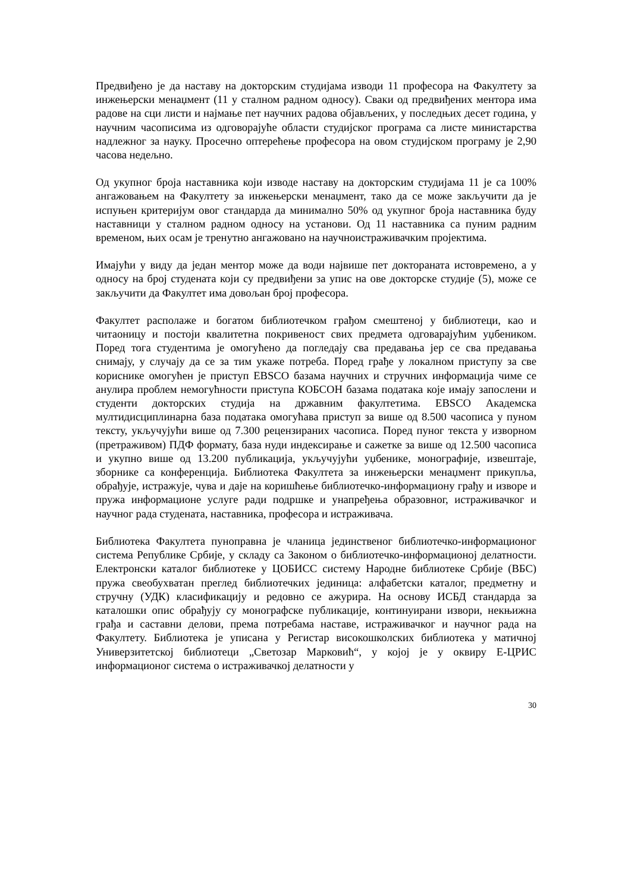Предвиђено је да наставу на докторским студијама изводи 11 професора на Факултету за инжењерски менаџмент (11 у сталном радном односу). Сваки од предвиђених ментора има радове на сци листи и најмање пет научних радова објављених, у последњих десет година, у научним часописима из одговорајуће области студијског програма са листе министарства надлежног за науку. Просечно оптерећење професора на овом студијском програму је 2,90 часова недељно.
Од укупног броја наставника који изводе наставу на докторским студијама 11 је са 100% ангажовањем на Факултету за инжењерски менаџмент, тако да се може закључити да је испуњен критеријум овог стандарда да минимално 50% од укупног броја наставника буду наставници у сталном радном односу на установи. Од 11 наставника са пуним радним временом, њих осам је тренутно ангажовано на научноистраживачким пројектима.
Имајући у виду да један ментор може да води највише пет доктораната истовремено, а у односу на број студената који су предвиђени за упис на ове докторске студије (5), може се закључити да Факултет има довољан број професора.
Факултет располаже и богатом библиотечком грађом смештеној у библиотеци, као и читаоницу и постоји квалитетна покривеност свих предмета одговарајућим уџбеником. Поред тога студентима је омогућено да погледају сва предавања јер се сва предавања снимају, у случају да се за тим укаже потреба. Поред грађе у локалном приступу за све кориснике омогућен је приступ EBSCO базама научних и стручних информација чиме се анулира проблем немогућности приступа КОБСОН базама података које имају запослени и студенти докторских студија на државним факултетима. EBSCO Академска мултидисциплинарна база података омогућава приступ за више од 8.500 часописа у пуном тексту, укључујући више од 7.300 рецензираних часописа. Поред пуног текста у изворном (претраживом) ПДФ формату, база нуди индексирање и сажетке за више од 12.500 часописа и укупно више од 13.200 публикација, укључујући уџбенике, монографије, извештаје, зборнике са конференција. Библиотека Факултета за инжењерски менаџмент прикупља, обрађује, истражује, чува и даје на коришћење библиотечко-информациону грађу и изворе и пружа информационе услуге ради подршке и унапређења образовног, истраживачког и научног рада студената, наставника, професора и истраживача.
Библиотека Факултета пуноправна је чланица јединственог библиотечко-информационог система Републике Србије, у складу са Законом о библиотечко-информационој делатности. Електронски каталог библиотеке у ЦОБИСС систему Народне библиотеке Србије (ВБС) пружа свеобухватан преглед библиотечких јединица: алфабетски каталог, предметну и стручну (УДК) класификацију и редовно се ажурира. На основу ИСБД стандарда за каталошки опис обрађују су монографске публикације, континуирани извори, некњижна грађа и саставни делови, према потребама наставе, истраживачког и научног рада на Факултету. Библиотека је уписана у Регистар високошколских библиотека у матичној Универзитетској библиотеци „Светозар Марковић“, у којој је у оквиру Е-ЦРИС информационог система о истраживачкој делатности у
30